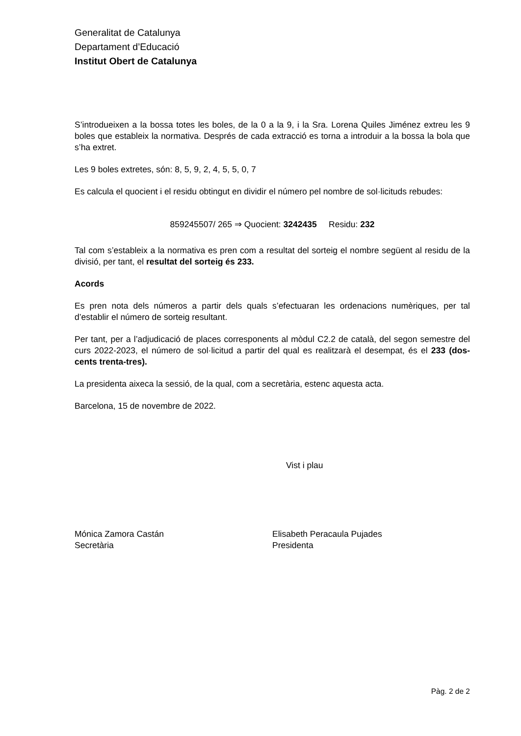Generalitat de Catalunya
Departament d’Educació
Institut Obert de Catalunya
S’introdueixen a la bossa totes les boles, de la 0 a la 9, i la Sra. Lorena Quiles Jiménez extreu les 9 boles que estableix la normativa. Després de cada extracció es torna a introduir a la bossa la bola que s’ha extret.
Les 9 boles extretes, són: 8, 5, 9, 2, 4, 5, 5, 0, 7
Es calcula el quocient i el residu obtingut en dividir el número pel nombre de sol·licituds rebudes:
859245507/ 265 ⇒ Quocient: 3242435 Residu: 232
Tal com s’estableix a la normativa es pren com a resultat del sorteig el nombre següent al residu de la divisió, per tant, el resultat del sorteig és 233.
Acords
Es pren nota dels números a partir dels quals s’efectuaran les ordenacions numèriques, per tal d’establir el número de sorteig resultant.
Per tant, per a l’adjudicació de places corresponents al mòdul C2.2 de català, del segon semestre del curs 2022-2023, el número de sol·licitud a partir del qual es realitzarà el desempat, és el 233 (dos-cents trenta-tres).
La presidenta aixeca la sessió, de la qual, com a secretària, estenc aquesta acta.
Barcelona, 15 de novembre de 2022.
Vist i plau
Mónica Zamora Castán
Secretària
Elisabeth Peracaula Pujades
Presidenta
Pàg. 2 de 2